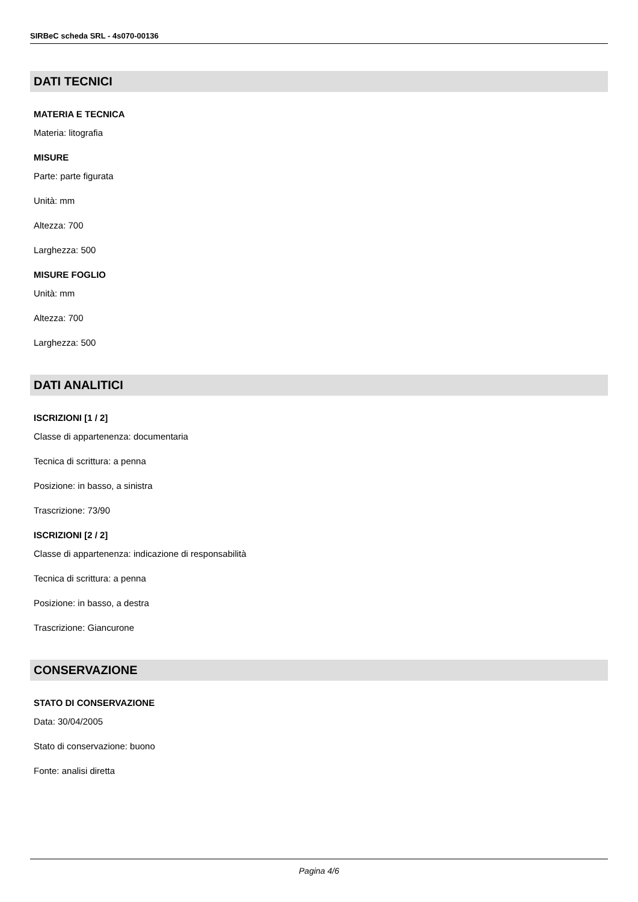SIRBeC scheda SRL - 4s070-00136
DATI TECNICI
MATERIA E TECNICA
Materia: litografia
MISURE
Parte: parte figurata
Unità: mm
Altezza: 700
Larghezza: 500
MISURE FOGLIO
Unità: mm
Altezza: 700
Larghezza: 500
DATI ANALITICI
ISCRIZIONI [1 / 2]
Classe di appartenenza: documentaria
Tecnica di scrittura: a penna
Posizione: in basso, a sinistra
Trascrizione: 73/90
ISCRIZIONI [2 / 2]
Classe di appartenenza: indicazione di responsabilità
Tecnica di scrittura: a penna
Posizione: in basso, a destra
Trascrizione: Giancurone
CONSERVAZIONE
STATO DI CONSERVAZIONE
Data: 30/04/2005
Stato di conservazione: buono
Fonte: analisi diretta
Pagina 4/6